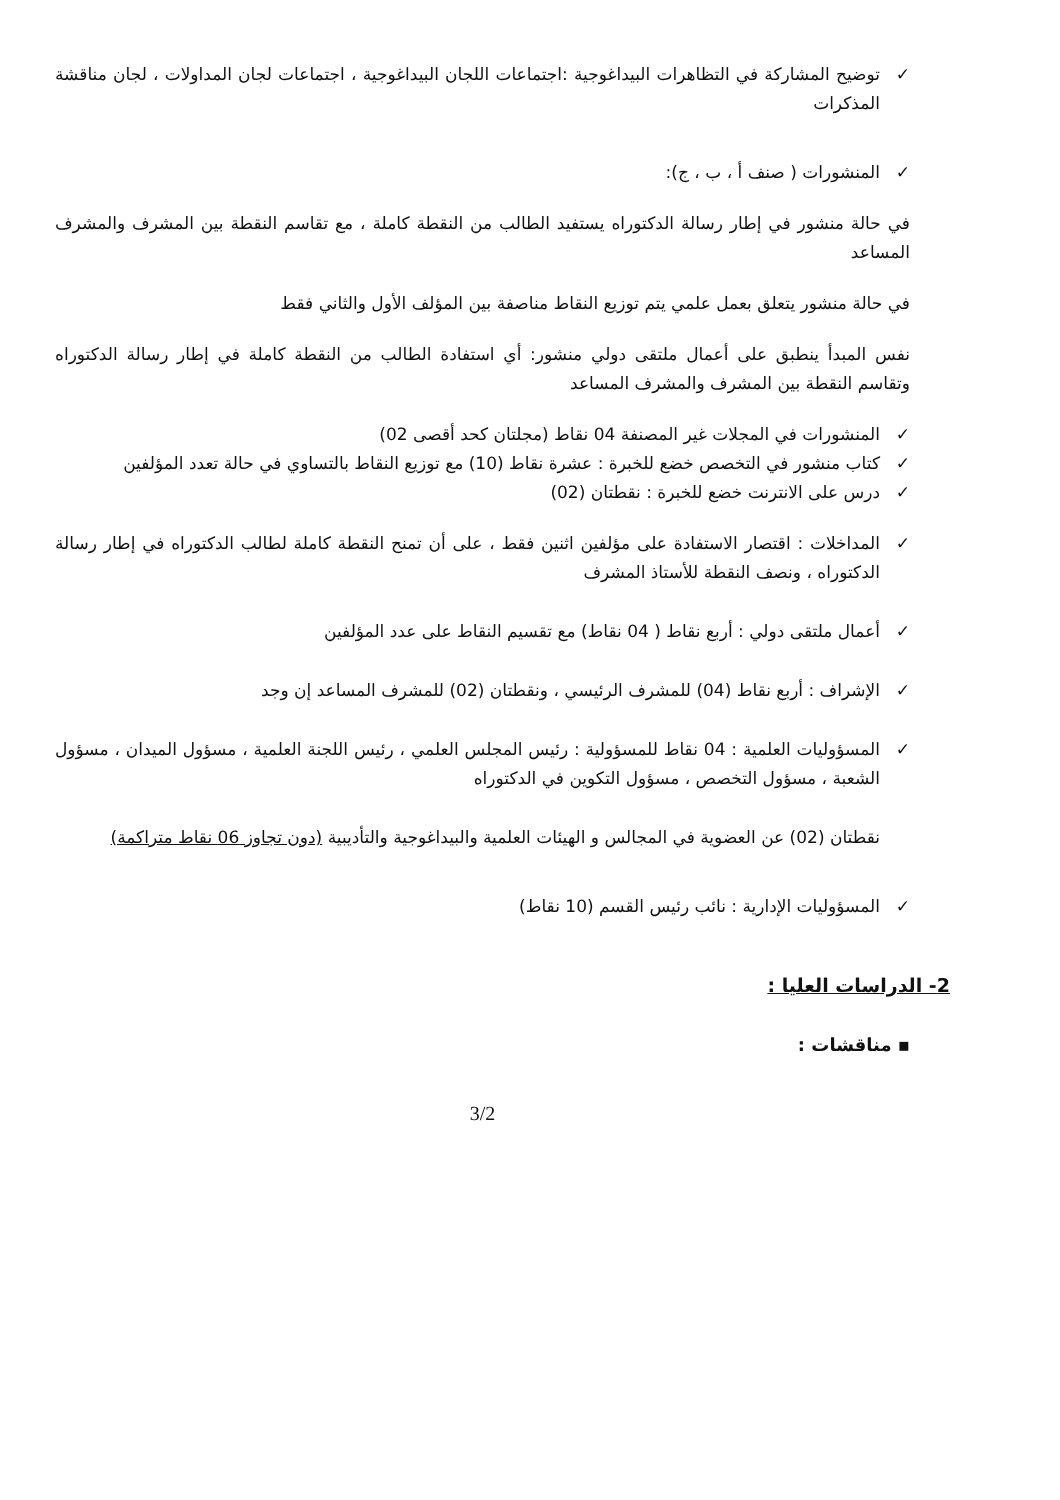✓ توضيح المشاركة في التظاهرات البيداغوجية :اجتماعات اللجان البيداغوجية ، اجتماعات لجان المداولات ، لجان مناقشة المذكرات
✓ المنشورات ( صنف أ ، ب ، ج):
في حالة منشور في إطار رسالة الدكتوراه يستفيد الطالب من النقطة كاملة ، مع تقاسم النقطة بين المشرف والمشرف المساعد
في حالة منشور يتعلق بعمل علمي يتم توزيع النقاط مناصفة بين المؤلف الأول والثاني فقط
نفس المبدأ ينطبق على أعمال ملتقى دولي منشور: أي استفادة الطالب من النقطة كاملة في إطار رسالة الدكتوراه وتقاسم النقطة بين المشرف والمشرف المساعد
✓ المنشورات في المجلات غير المصنفة 04 نقاط (مجلتان كحد أقصى 02)
✓ كتاب منشور في التخصص خضع للخبرة : عشرة نقاط (10) مع توزيع النقاط بالتساوي في حالة تعدد المؤلفين
✓ درس على الانترنت خضع للخبرة : نقطتان (02)
✓ المداخلات : اقتصار الاستفادة على مؤلفين اثنين فقط ، على أن تمنح النقطة كاملة لطالب الدكتوراه في إطار رسالة الدكتوراه ، ونصف النقطة للأستاذ المشرف
✓ أعمال ملتقى دولي : أربع نقاط ( 04 نقاط) مع تقسيم النقاط على عدد المؤلفين
✓ الإشراف : أربع نقاط (04) للمشرف الرئيسي ، ونقطتان (02) للمشرف المساعد إن وجد
✓ المسؤوليات العلمية : 04 نقاط للمسؤولية : رئيس المجلس العلمي ، رئيس اللجنة العلمية ، مسؤول الميدان ، مسؤول الشعبة ، مسؤول التخصص ، مسؤول التكوين في الدكتوراه
نقطتان (02) عن العضوية في المجالس و الهيئات العلمية والبيداغوجية والتأديبية (دون تجاوز 06 نقاط متراكمة)
✓ المسؤوليات الإدارية : نائب رئيس القسم (10 نقاط)
2- الدراسات العليا :
▪ مناقشات :
3/2